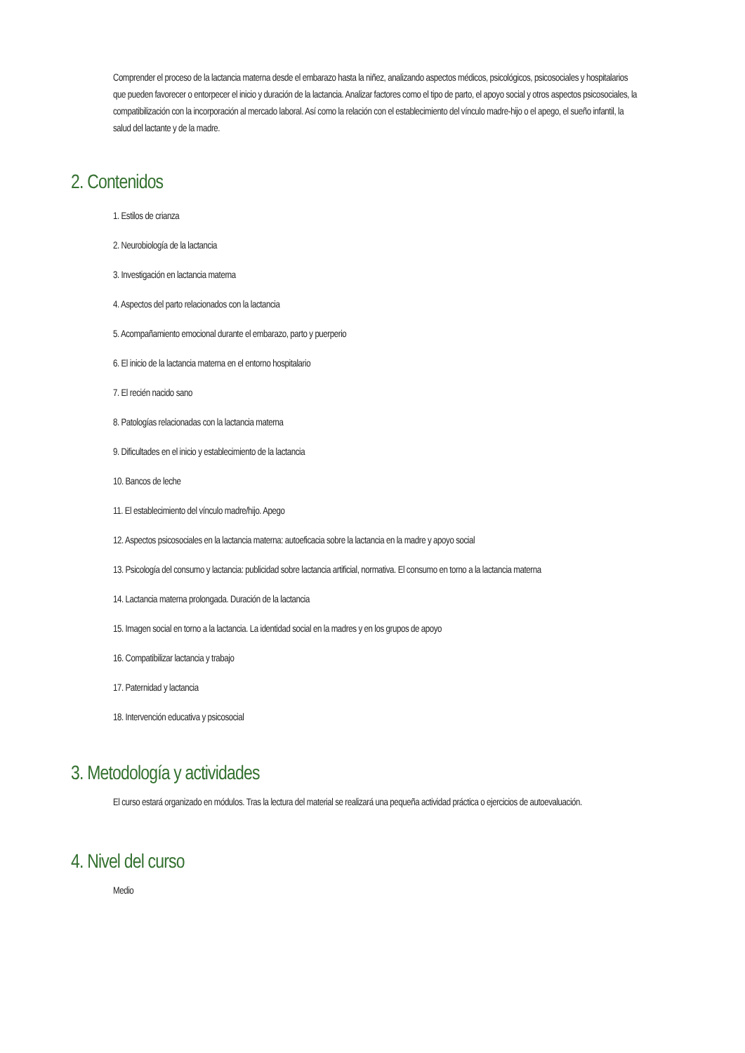Comprender el proceso de la lactancia materna desde el embarazo hasta la niñez, analizando aspectos médicos, psicológicos, psicosociales y hospitalarios que pueden favorecer o entorpecer el inicio y duración de la lactancia. Analizar factores como el tipo de parto, el apoyo social y otros aspectos psicosociales, la compatibilización con la incorporación al mercado laboral. Así como la relación con el establecimiento del vínculo madre-hijo o el apego, el sueño infantil, la salud del lactante y de la madre.
2. Contenidos
1. Estilos de crianza
2. Neurobiología de la lactancia
3. Investigación en lactancia materna
4. Aspectos del parto relacionados con la lactancia
5. Acompañamiento emocional durante el embarazo, parto y puerperio
6. El inicio de la lactancia materna en el entorno hospitalario
7. El recién nacido sano
8. Patologías relacionadas con la lactancia materna
9. Dificultades en el inicio y establecimiento de la lactancia
10. Bancos de leche
11. El establecimiento del vínculo madre/hijo. Apego
12. Aspectos psicosociales en la lactancia materna: autoeficacia sobre la lactancia en la madre y apoyo social
13. Psicología del consumo y lactancia: publicidad sobre lactancia artificial, normativa. El consumo en torno a la lactancia materna
14. Lactancia materna prolongada. Duración de la lactancia
15. Imagen social en torno a la lactancia. La identidad social en la madres y en los grupos de apoyo
16. Compatibilizar lactancia y trabajo
17. Paternidad y lactancia
18. Intervención educativa y psicosocial
3. Metodología y actividades
El curso estará organizado en módulos. Tras la lectura del material se realizará una pequeña actividad práctica o ejercicios de autoevaluación.
4. Nivel del curso
Medio